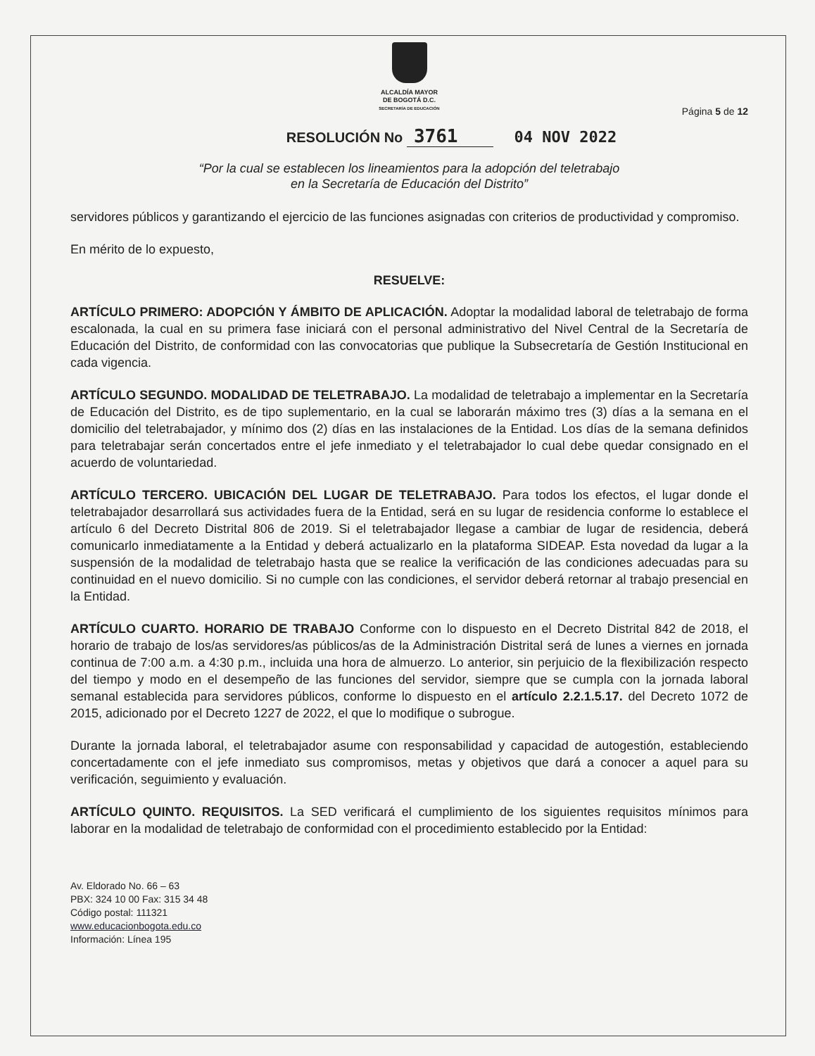ALCALDÍA MAYOR
DE BOGOTÁ D.C.
SECRETARÍA DE EDUCACIÓN
Página 5 de 12
RESOLUCIÓN No 3761 04 NOV 2022
“Por la cual se establecen los lineamientos para la adopción del teletrabajo
en la Secretaría de Educación del Distrito”
servidores públicos y garantizando el ejercicio de las funciones asignadas con criterios de productividad y compromiso.
En mérito de lo expuesto,
RESUELVE:
ARTÍCULO PRIMERO: ADOPCIÓN Y ÁMBITO DE APLICACIÓN. Adoptar la modalidad laboral de teletrabajo de forma escalonada, la cual en su primera fase iniciará con el personal administrativo del Nivel Central de la Secretaría de Educación del Distrito, de conformidad con las convocatorias que publique la Subsecretaría de Gestión Institucional en cada vigencia.
ARTÍCULO SEGUNDO. MODALIDAD DE TELETRABAJO. La modalidad de teletrabajo a implementar en la Secretaría de Educación del Distrito, es de tipo suplementario, en la cual se laborarán máximo tres (3) días a la semana en el domicilio del teletrabajador, y mínimo dos (2) días en las instalaciones de la Entidad. Los días de la semana definidos para teletrabajar serán concertados entre el jefe inmediato y el teletrabajador lo cual debe quedar consignado en el acuerdo de voluntariedad.
ARTÍCULO TERCERO. UBICACIÓN DEL LUGAR DE TELETRABAJO. Para todos los efectos, el lugar donde el teletrabajador desarrollará sus actividades fuera de la Entidad, será en su lugar de residencia conforme lo establece el artículo 6 del Decreto Distrital 806 de 2019. Si el teletrabajador llegase a cambiar de lugar de residencia, deberá comunicarlo inmediatamente a la Entidad y deberá actualizarlo en la plataforma SIDEAP. Esta novedad da lugar a la suspensión de la modalidad de teletrabajo hasta que se realice la verificación de las condiciones adecuadas para su continuidad en el nuevo domicilio. Si no cumple con las condiciones, el servidor deberá retornar al trabajo presencial en la Entidad.
ARTÍCULO CUARTO. HORARIO DE TRABAJO Conforme con lo dispuesto en el Decreto Distrital 842 de 2018, el horario de trabajo de los/as servidores/as públicos/as de la Administración Distrital será de lunes a viernes en jornada continua de 7:00 a.m. a 4:30 p.m., incluida una hora de almuerzo. Lo anterior, sin perjuicio de la flexibilización respecto del tiempo y modo en el desempeño de las funciones del servidor, siempre que se cumpla con la jornada laboral semanal establecida para servidores públicos, conforme lo dispuesto en el artículo 2.2.1.5.17. del Decreto 1072 de 2015, adicionado por el Decreto 1227 de 2022, el que lo modifique o subrogue.
Durante la jornada laboral, el teletrabajador asume con responsabilidad y capacidad de autogestión, estableciendo concertadamente con el jefe inmediato sus compromisos, metas y objetivos que dará a conocer a aquel para su verificación, seguimiento y evaluación.
ARTÍCULO QUINTO. REQUISITOS. La SED verificará el cumplimiento de los siguientes requisitos mínimos para laborar en la modalidad de teletrabajo de conformidad con el procedimiento establecido por la Entidad:
Av. Eldorado No. 66 – 63
PBX: 324 10 00 Fax: 315 34 48
Código postal: 111321
www.educacionbogota.edu.co
Información: Línea 195